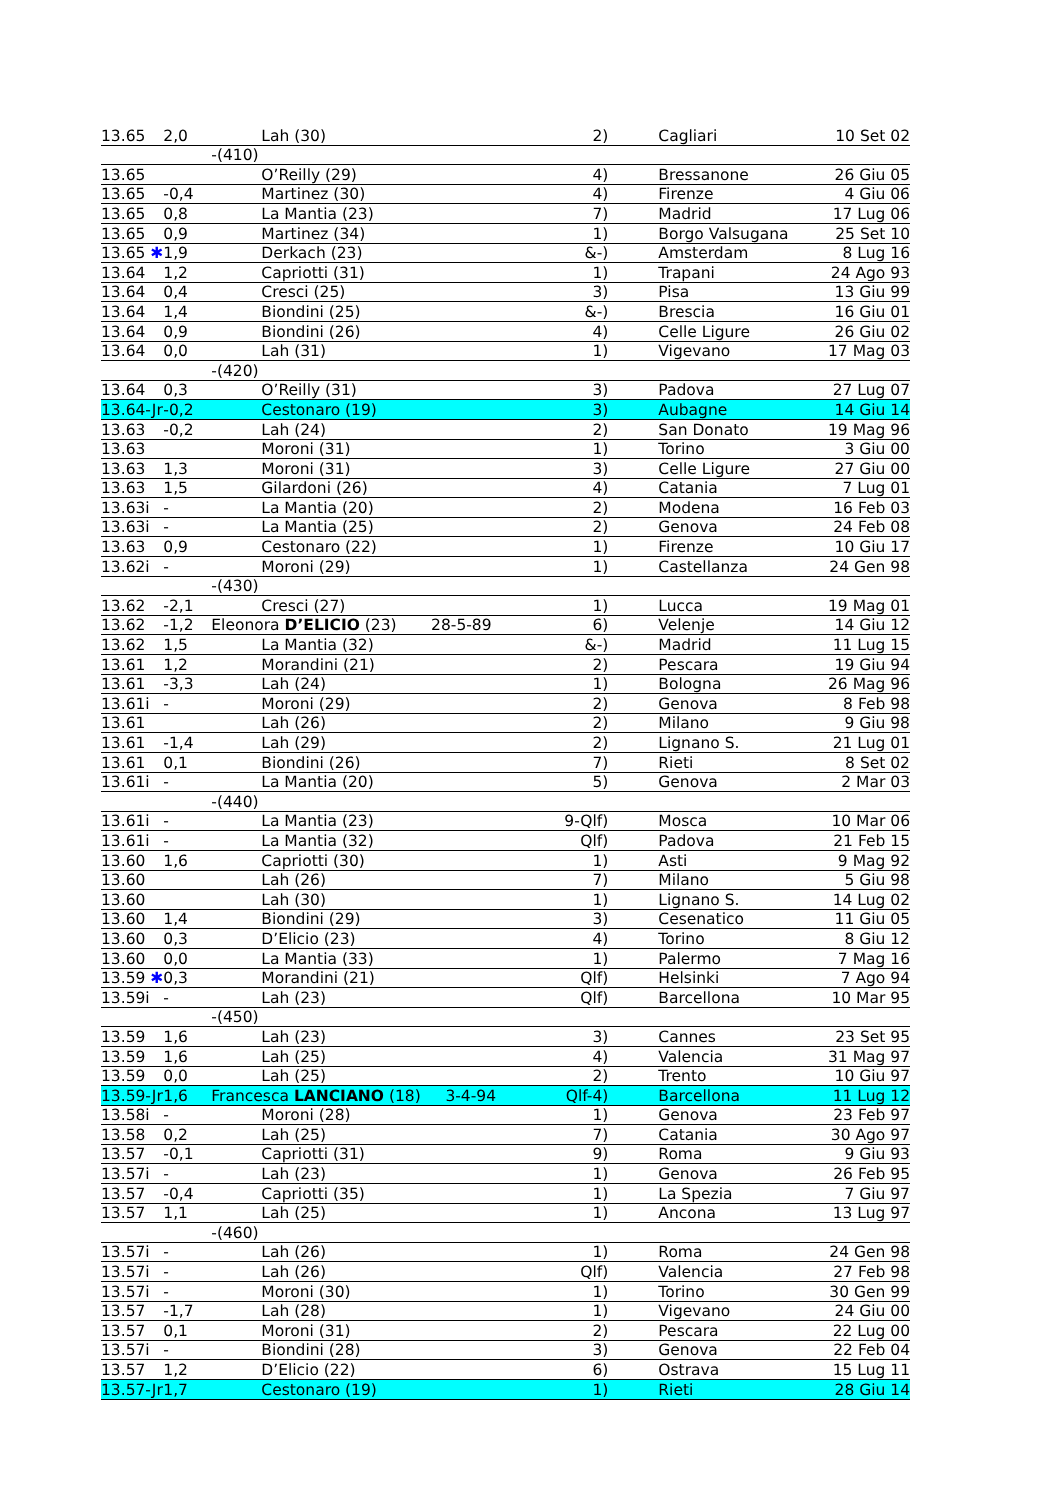| 13.65 | 2,0 | Lah (30) | 2) | Cagliari | 10 Set 02 |
| | | -(410) | | | |
| 13.65 | | O’Reilly (29) | 4) | Bressanone | 26 Giu 05 |
| 13.65 | -0,4 | Martinez (30) | 4) | Firenze | 4 Giu 06 |
| 13.65 | 0,8 | La Mantia (23) | 7) | Madrid | 17 Lug 06 |
| 13.65 | 0,9 | Martinez (34) | 1) | Borgo Valsugana | 25 Set 10 |
| 13.65 ✱ | 1,9 | Derkach (23) | &-) | Amsterdam | 8 Lug 16 |
| 13.64 | 1,2 | Capriotti (31) | 1) | Trapani | 24 Ago 93 |
| 13.64 | 0,4 | Cresci (25) | 3) | Pisa | 13 Giu 99 |
| 13.64 | 1,4 | Biondini (25) | &-) | Brescia | 16 Giu 01 |
| 13.64 | 0,9 | Biondini (26) | 4) | Celle Ligure | 26 Giu 02 |
| 13.64 | 0,0 | Lah (31) | 1) | Vigevano | 17 Mag 03 |
| | | -(420) | | | |
| 13.64 | 0,3 | O’Reilly (31) | 3) | Padova | 27 Lug 07 |
| 13.64-Jr | -0,2 | Cestonaro (19) | 3) | Aubagne | 14 Giu 14 |
| 13.63 | -0,2 | Lah (24) | 2) | San Donato | 19 Mag 96 |
| 13.63 | | Moroni (31) | 1) | Torino | 3 Giu 00 |
| 13.63 | 1,3 | Moroni (31) | 3) | Celle Ligure | 27 Giu 00 |
| 13.63 | 1,5 | Gilardoni (26) | 4) | Catania | 7 Lug 01 |
| 13.63i | - | La Mantia (20) | 2) | Modena | 16 Feb 03 |
| 13.63i | - | La Mantia (25) | 2) | Genova | 24 Feb 08 |
| 13.63 | 0,9 | Cestonaro (22) | 1) | Firenze | 10 Giu 17 |
| 13.62i | - | Moroni (29) | 1) | Castellanza | 24 Gen 98 |
| | | -(430) | | | |
| 13.62 | -2,1 | Cresci (27) | 1) | Lucca | 19 Mag 01 |
| 13.62 | -1,2 | Eleonora D’ELICIO (23) 28-5-89 | 6) | Velenje | 14 Giu 12 |
| 13.62 | 1,5 | La Mantia (32) | &-) | Madrid | 11 Lug 15 |
| 13.61 | 1,2 | Morandini (21) | 2) | Pescara | 19 Giu 94 |
| 13.61 | -3,3 | Lah (24) | 1) | Bologna | 26 Mag 96 |
| 13.61i | - | Moroni (29) | 2) | Genova | 8 Feb 98 |
| 13.61 | | Lah (26) | 2) | Milano | 9 Giu 98 |
| 13.61 | -1,4 | Lah (29) | 2) | Lignano S. | 21 Lug 01 |
| 13.61 | 0,1 | Biondini (26) | 7) | Rieti | 8 Set 02 |
| 13.61i | - | La Mantia (20) | 5) | Genova | 2 Mar 03 |
| | | -(440) | | | |
| 13.61i | - | La Mantia (23) | 9-Qlf) | Mosca | 10 Mar 06 |
| 13.61i | - | La Mantia (32) | Qlf) | Padova | 21 Feb 15 |
| 13.60 | 1,6 | Capriotti (30) | 1) | Asti | 9 Mag 92 |
| 13.60 | | Lah (26) | 7) | Milano | 5 Giu 98 |
| 13.60 | | Lah (30) | 1) | Lignano S. | 14 Lug 02 |
| 13.60 | 1,4 | Biondini (29) | 3) | Cesenatico | 11 Giu 05 |
| 13.60 | 0,3 | D’Elicio (23) | 4) | Torino | 8 Giu 12 |
| 13.60 | 0,0 | La Mantia (33) | 1) | Palermo | 7 Mag 16 |
| 13.59 ✱ | 0,3 | Morandini (21) | Qlf) | Helsinki | 7 Ago 94 |
| 13.59i | - | Lah (23) | Qlf) | Barcellona | 10 Mar 95 |
| | | -(450) | | | |
| 13.59 | 1,6 | Lah (23) | 3) | Cannes | 23 Set 95 |
| 13.59 | 1,6 | Lah (25) | 4) | Valencia | 31 Mag 97 |
| 13.59 | 0,0 | Lah (25) | 2) | Trento | 10 Giu 97 |
| 13.59-Jr | 1,6 | Francesca LANCIANO (18) 3-4-94 | Qlf-4) | Barcellona | 11 Lug 12 |
| 13.58i | - | Moroni (28) | 1) | Genova | 23 Feb 97 |
| 13.58 | 0,2 | Lah (25) | 7) | Catania | 30 Ago 97 |
| 13.57 | -0,1 | Capriotti (31) | 9) | Roma | 9 Giu 93 |
| 13.57i | - | Lah (23) | 1) | Genova | 26 Feb 95 |
| 13.57 | -0,4 | Capriotti (35) | 1) | La Spezia | 7 Giu 97 |
| 13.57 | 1,1 | Lah (25) | 1) | Ancona | 13 Lug 97 |
| | | -(460) | | | |
| 13.57i | - | Lah (26) | 1) | Roma | 24 Gen 98 |
| 13.57i | - | Lah (26) | Qlf) | Valencia | 27 Feb 98 |
| 13.57i | - | Moroni (30) | 1) | Torino | 30 Gen 99 |
| 13.57 | -1,7 | Lah (28) | 1) | Vigevano | 24 Giu 00 |
| 13.57 | 0,1 | Moroni (31) | 2) | Pescara | 22 Lug 00 |
| 13.57i | - | Biondini (28) | 3) | Genova | 22 Feb 04 |
| 13.57 | 1,2 | D’Elicio (22) | 6) | Ostrava | 15 Lug 11 |
| 13.57-Jr | 1,7 | Cestonaro (19) | 1) | Rieti | 28 Giu 14 |